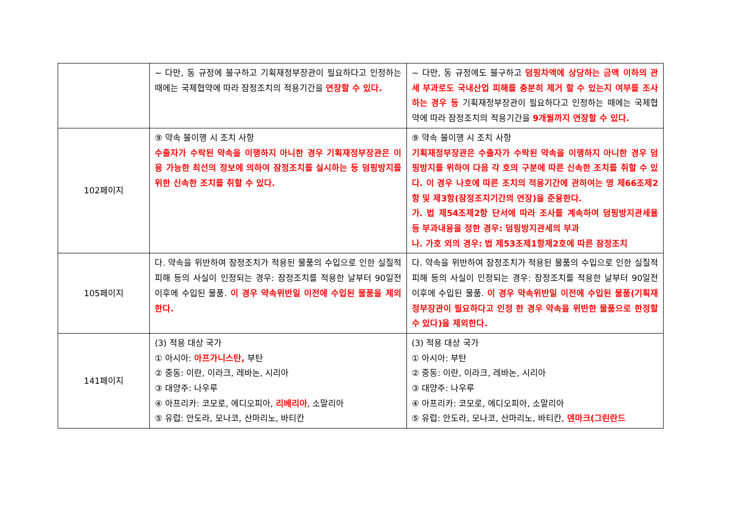| | ~ 다만, 동 규정에 불구하고 기획재정부장관이 필요하다고 인정하는 때에는 국제협약에 따라 잠정조치의 적용기간을 연장할 수 있다. | ~ 다만, 동 규정에도 불구하고 덤핑차액에 상당하는 금액 이하의 관세 부과로도 국내산업 피해를 충분히 제거 할 수 있는지 여부를 조사하는 경우 등 기획재정부장관이 필요하다고 인정하는 때에는 국제협약에 따라 잠정조치의 적용기간을 9개월까지 연장할 수 있다. |
| 102페이지 | ⑨ 약속 불이행 시 조치 사항 수출자가 수락된 약속을 이행하지 아니한 경우 기획재정부장관은 이용 가능한 최선의 정보에 의하여 잠정조치를 실시하는 등 덤핑방지를 위한 신속한 조치를 취할 수 있다. | ⑨ 약속 불이행 시 조치 사항 기획재정부장관은 수출자가 수락된 약속을 이행하지 아니한 경우 덤핑방지를 위하여 다음 각 호의 구분에 따른 신속한 조치를 취할 수 있다. 이 경우 나호에 따른 조치의 적용기간에 관하여는 영 제66조제2항 및 제3항(잠정조치기간의 연장)을 준용한다. 가. 법 제54조제2항 단서에 따라 조사를 계속하여 덤핑방지관세율 등 부과내용을 정한 경우: 덤핑방지관세의 부과 나. 가호 외의 경우: 법 제53조제1항제2호에 따른 잠정조치 |
| 105페이지 | 다. 약속을 위반하여 잠정조치가 적용된 물품의 수입으로 인한 실질적 피해 등의 사실이 인정되는 경우: 잠정조치를 적용한 날부터 90일전 이후에 수입된 물품. 이 경우 약속위반일 이전에 수입된 물품을 제외한다. | 다. 약속을 위반하여 잠정조치가 적용된 물품의 수입으로 인한 실질적 피해 등의 사실이 인정되는 경우: 잠정조치를 적용한 날부터 90일전 이후에 수입된 물품. 이 경우 약속위반일 이전에 수입된 물품(기획재정부장관이 필요하다고 인정 한 경우 약속을 위반한 물품으로 한정할 수 있다)을 제외한다. |
| 141페이지 | (3) 적용 대상 국가 ① 아시아: 아프가니스탄, 부탄 ② 중동: 이란, 이라크, 레바논, 시리아 ③ 대양주: 나우루 ④ 아프리카: 코모로, 에디오피아, 리베리아 , 소말리아 ⑤ 유럽: 안도라, 모나코, 산마리노, 바티칸 | (3) 적용 대상 국가 ① 아시아: 부탄 ② 중동: 이란, 이라크, 레바논, 시리아 ③ 대양주: 나우루 ④ 아프리카: 코모로, 에디오피아, 소말리아 ⑤ 유럽: 안도라, 모나코, 산마리노, 바티칸, 덴마크(그린란드 |